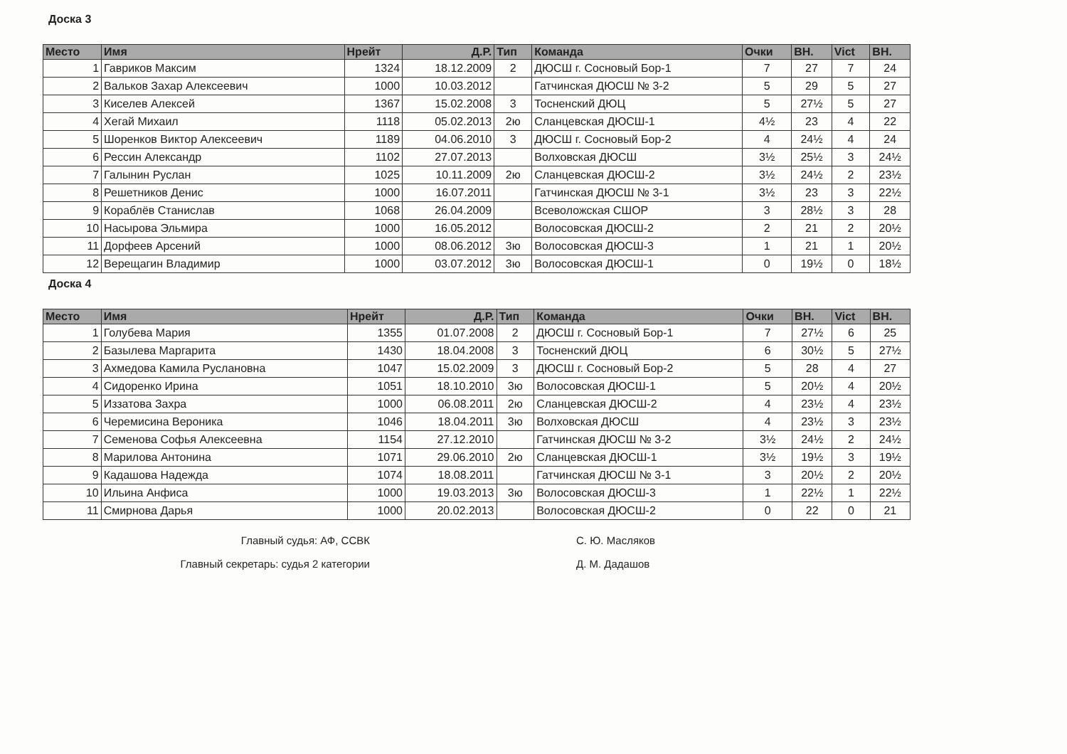Доска 3
| Место | Имя | Нрейт | Д.Р. | Тип | Команда | Очки | ВН. | Vict | ВН. |
| --- | --- | --- | --- | --- | --- | --- | --- | --- | --- |
| 1 | Гавриков Максим | 1324 | 18.12.2009 | 2 | ДЮСШ г. Сосновый Бор-1 | 7 | 27 | 7 | 24 |
| 2 | Вальков Захар Алексеевич | 1000 | 10.03.2012 | | Гатчинская ДЮСШ № 3-2 | 5 | 29 | 5 | 27 |
| 3 | Киселев Алексей | 1367 | 15.02.2008 | 3 | Тосненский ДЮЦ | 5 | 27½ | 5 | 27 |
| 4 | Хегай Михаил | 1118 | 05.02.2013 | 2ю | Сланцевская ДЮСШ-1 | 4½ | 23 | 4 | 22 |
| 5 | Шоренков Виктор Алексеевич | 1189 | 04.06.2010 | 3 | ДЮСШ г. Сосновый Бор-2 | 4 | 24½ | 4 | 24 |
| 6 | Рессин Александр | 1102 | 27.07.2013 | | Волховская ДЮСШ | 3½ | 25½ | 3 | 24½ |
| 7 | Галынин Руслан | 1025 | 10.11.2009 | 2ю | Сланцевская ДЮСШ-2 | 3½ | 24½ | 2 | 23½ |
| 8 | Решетников Денис | 1000 | 16.07.2011 | | Гатчинская ДЮСШ № 3-1 | 3½ | 23 | 3 | 22½ |
| 9 | Кораблёв Станислав | 1068 | 26.04.2009 | | Всеволожская СШОР | 3 | 28½ | 3 | 28 |
| 10 | Насырова Эльмира | 1000 | 16.05.2012 | | Волосовская ДЮСШ-2 | 2 | 21 | 2 | 20½ |
| 11 | Дорфеев Арсений | 1000 | 08.06.2012 | 3ю | Волосовская ДЮСШ-3 | 1 | 21 | 1 | 20½ |
| 12 | Верещагин Владимир | 1000 | 03.07.2012 | 3ю | Волосовская ДЮСШ-1 | 0 | 19½ | 0 | 18½ |
Доска 4
| Место | Имя | Нрейт | Д.Р. | Тип | Команда | Очки | ВН. | Vict | ВН. |
| --- | --- | --- | --- | --- | --- | --- | --- | --- | --- |
| 1 | Голубева Мария | 1355 | 01.07.2008 | 2 | ДЮСШ г. Сосновый Бор-1 | 7 | 27½ | 6 | 25 |
| 2 | Базылева Маргарита | 1430 | 18.04.2008 | 3 | Тосненский ДЮЦ | 6 | 30½ | 5 | 27½ |
| 3 | Ахмедова Камила Руслановна | 1047 | 15.02.2009 | 3 | ДЮСШ г. Сосновый Бор-2 | 5 | 28 | 4 | 27 |
| 4 | Сидоренко Ирина | 1051 | 18.10.2010 | 3ю | Волосовская ДЮСШ-1 | 5 | 20½ | 4 | 20½ |
| 5 | Иззатова Захра | 1000 | 06.08.2011 | 2ю | Сланцевская ДЮСШ-2 | 4 | 23½ | 4 | 23½ |
| 6 | Черемисина Вероника | 1046 | 18.04.2011 | 3ю | Волховская ДЮСШ | 4 | 23½ | 3 | 23½ |
| 7 | Семенова Софья Алексеевна | 1154 | 27.12.2010 | | Гатчинская ДЮСШ № 3-2 | 3½ | 24½ | 2 | 24½ |
| 8 | Марилова Антонина | 1071 | 29.06.2010 | 2ю | Сланцевская ДЮСШ-1 | 3½ | 19½ | 3 | 19½ |
| 9 | Кадашова Надежда | 1074 | 18.08.2011 | | Гатчинская ДЮСШ № 3-1 | 3 | 20½ | 2 | 20½ |
| 10 | Ильина Анфиса | 1000 | 19.03.2013 | 3ю | Волосовская ДЮСШ-3 | 1 | 22½ | 1 | 22½ |
| 11 | Смирнова Дарья | 1000 | 20.02.2013 | | Волосовская ДЮСШ-2 | 0 | 22 | 0 | 21 |
Главный судья: АФ, ССВК С. Ю. Масляков
Главный секретарь: судья 2 категории Д. М. Дадашов